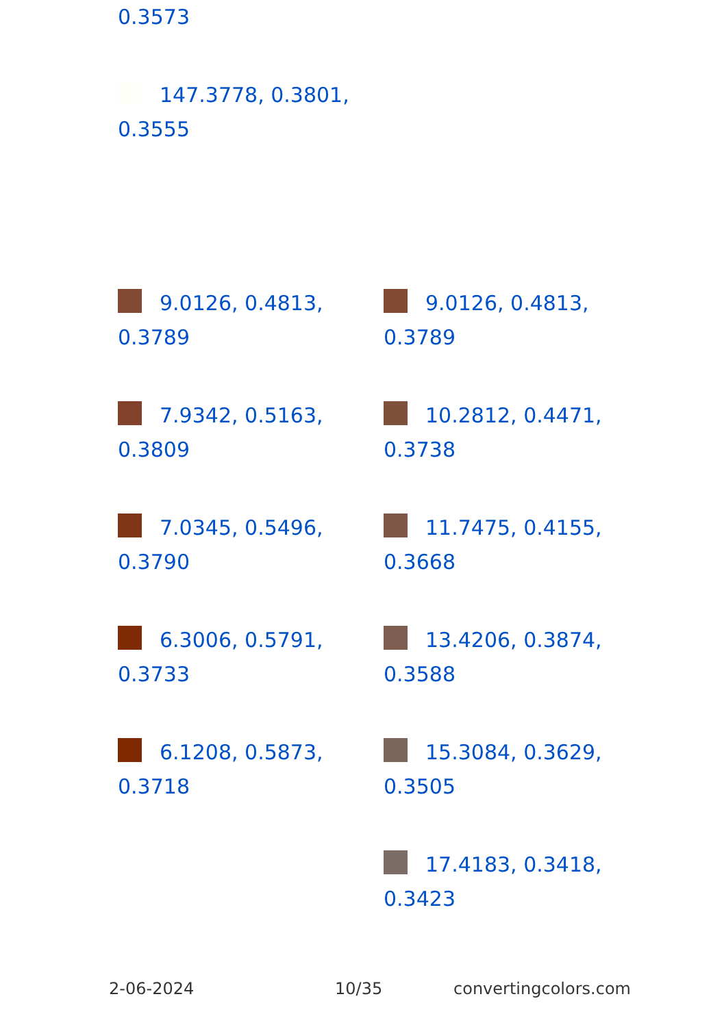0.3573
147.3778, 0.3801, 0.3555
9.0126, 0.4813, 0.3789
9.0126, 0.4813, 0.3789
7.9342, 0.5163, 0.3809
10.2812, 0.4471, 0.3738
7.0345, 0.5496, 0.3790
11.7475, 0.4155, 0.3668
6.3006, 0.5791, 0.3733
13.4206, 0.3874, 0.3588
6.1208, 0.5873, 0.3718
15.3084, 0.3629, 0.3505
17.4183, 0.3418, 0.3423
2-06-2024 10/35 convertingcolors.com